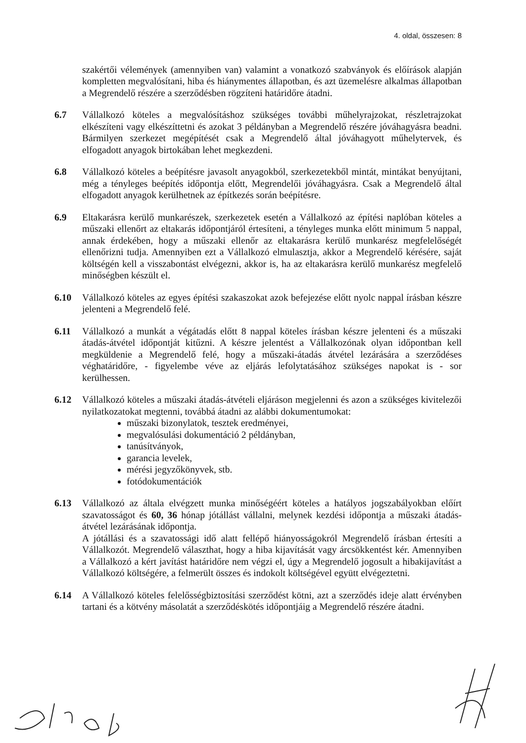4. oldal, összesen: 8
szakértői vélemények (amennyiben van) valamint a vonatkozó szabványok és előírások alapján kompletten megvalósítani, hiba és hiánymentes állapotban, és azt üzemelésre alkalmas állapotban a Megrendelő részére a szerződésben rögzíteni határidőre átadni.
6.7 Vállalkozó köteles a megvalósításhoz szükséges további műhelyrajzokat, részletrajzokat elkészíteni vagy elkészíttetni és azokat 3 példányban a Megrendelő részére jóváhagyásra beadni. Bármilyen szerkezet megépítését csak a Megrendelő által jóváhagyott műhelytervek, és elfogadott anyagok birtokában lehet megkezdeni.
6.8 Vállalkozó köteles a beépítésre javasolt anyagokból, szerkezetekből mintát, mintákat benyújtani, még a tényleges beépítés időpontja előtt, Megrendelői jóváhagyásra. Csak a Megrendelő által elfogadott anyagok kerülhetnek az építkezés során beépítésre.
6.9 Eltakarásra kerülő munkarészek, szerkezetek esetén a Vállalkozó az építési naplóban köteles a műszaki ellenőrt az eltakarás időpontjáról értesíteni, a tényleges munka előtt minimum 5 nappal, annak érdekében, hogy a műszaki ellenőr az eltakarásra kerülő munkarész megfelelőségét ellenőrizni tudja. Amennyiben ezt a Vállalkozó elmulasztja, akkor a Megrendelő kérésére, saját költségén kell a visszabontást elvégezni, akkor is, ha az eltakarásra kerülő munkarész megfelelő minőségben készült el.
6.10 Vállalkozó köteles az egyes építési szakaszokat azok befejezése előtt nyolc nappal írásban készre jelenteni a Megrendelő felé.
6.11 Vállalkozó a munkát a végátadás előtt 8 nappal köteles írásban készre jelenteni és a műszaki átadás-átvétel időpontját kitűzni. A készre jelentést a Vállalkozónak olyan időpontban kell megküldenie a Megrendelő felé, hogy a műszaki-átadás átvétel lezárására a szerződéses véghatáridőre, - figyelembe véve az eljárás lefolytatásához szükséges napokat is - sor kerülhessen.
6.12 Vállalkozó köteles a műszaki átadás-átvételi eljáráson megjelenni és azon a szükséges kivitelezői nyilatkozatokat megtenni, továbbá átadni az alábbi dokumentumokat:
műszaki bizonylatok, tesztek eredményei,
megvalósulási dokumentáció 2 példányban,
tanúsítványok,
garancia levelek,
mérési jegyzőkönyvek, stb.
fotódokumentációk
6.13 Vállalkozó az általa elvégzett munka minőségéért köteles a hatályos jogszabályokban előírt szavatosságot és 60, 36 hónap jótállást vállalni, melynek kezdési időpontja a műszaki átadás-átvétel lezárásának időpontja.
A jótállási és a szavatossági idő alatt fellépő hiányosságokról Megrendelő írásban értesíti a Vállalkozót. Megrendelő választhat, hogy a hiba kijavítását vagy árcsökkentést kér. Amennyiben a Vállalkozó a kért javítást határidőre nem végzi el, úgy a Megrendelő jogosult a hibakijavítást a Vállalkozó költségére, a felmerült összes és indokolt költségével együtt elvégeztetni.
6.14 A Vállalkozó köteles felelősségbiztosítási szerződést kötni, azt a szerződés ideje alatt érvényben tartani és a kötvény másolatát a szerződéskötés időpontjáig a Megrendelő részére átadni.